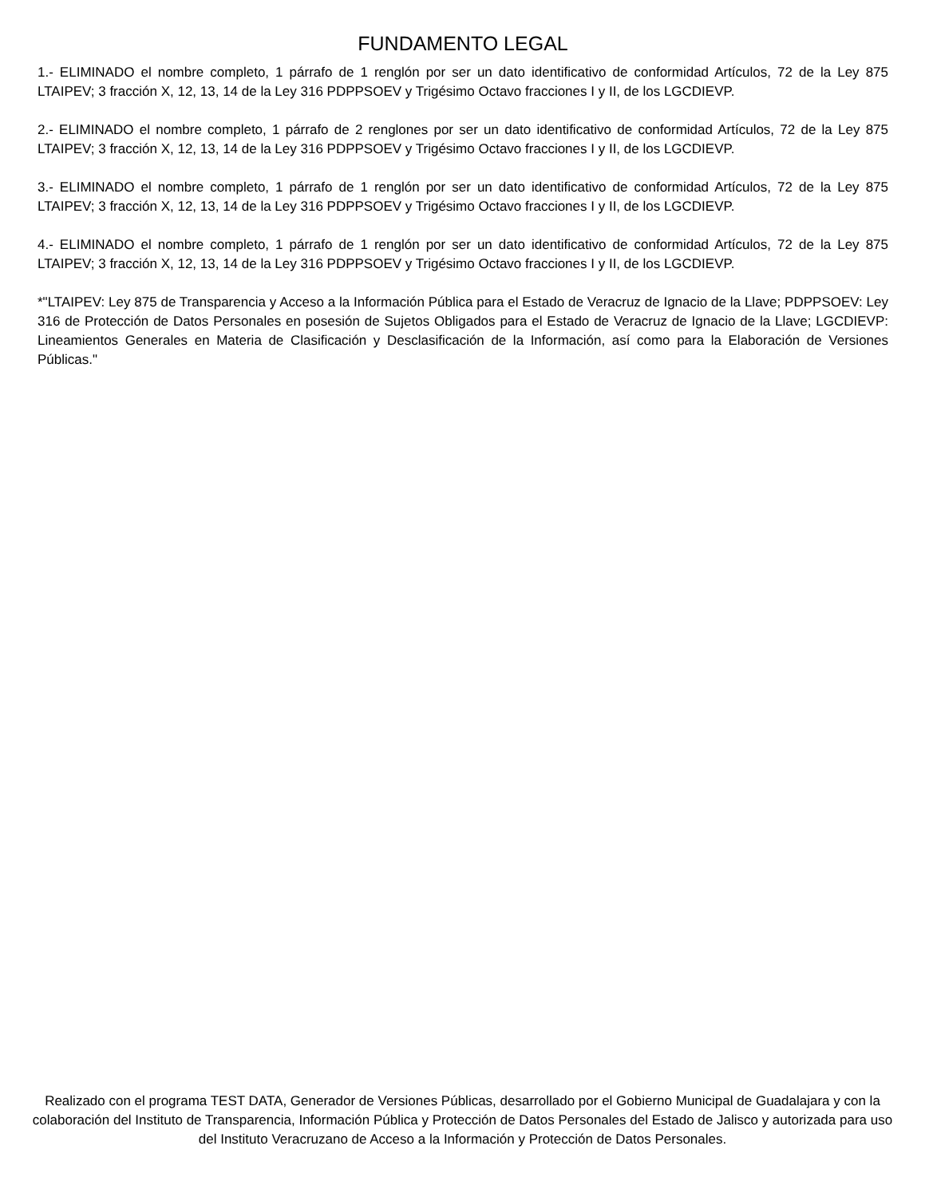FUNDAMENTO LEGAL
1.- ELIMINADO el nombre completo, 1 párrafo de 1 renglón por ser un dato identificativo de conformidad Artículos, 72 de la Ley 875 LTAIPEV; 3 fracción X, 12, 13, 14 de la Ley 316 PDPPSOEV y Trigésimo Octavo fracciones I y II, de los LGCDIEVP.
2.- ELIMINADO el nombre completo, 1 párrafo de 2 renglones por ser un dato identificativo de conformidad Artículos, 72 de la Ley 875 LTAIPEV; 3 fracción X, 12, 13, 14 de la Ley 316 PDPPSOEV y Trigésimo Octavo fracciones I y II, de los LGCDIEVP.
3.- ELIMINADO el nombre completo, 1 párrafo de 1 renglón por ser un dato identificativo de conformidad Artículos, 72 de la Ley 875 LTAIPEV; 3 fracción X, 12, 13, 14 de la Ley 316 PDPPSOEV y Trigésimo Octavo fracciones I y II, de los LGCDIEVP.
4.- ELIMINADO el nombre completo, 1 párrafo de 1 renglón por ser un dato identificativo de conformidad Artículos, 72 de la Ley 875 LTAIPEV; 3 fracción X, 12, 13, 14 de la Ley 316 PDPPSOEV y Trigésimo Octavo fracciones I y II, de los LGCDIEVP.
*"LTAIPEV: Ley 875 de Transparencia y Acceso a la Información Pública para el Estado de Veracruz de Ignacio de la Llave; PDPPSOEV: Ley 316 de Protección de Datos Personales en posesión de Sujetos Obligados para el Estado de Veracruz de Ignacio de la Llave; LGCDIEVP: Lineamientos Generales en Materia de Clasificación y Desclasificación de la Información, así como para la Elaboración de Versiones Públicas."
Realizado con el programa TEST DATA, Generador de Versiones Públicas, desarrollado por el Gobierno Municipal de Guadalajara y con la colaboración del Instituto de Transparencia, Información Pública y Protección de Datos Personales del Estado de Jalisco y autorizada para uso del Instituto Veracruzano de Acceso a la Información y Protección de Datos Personales.